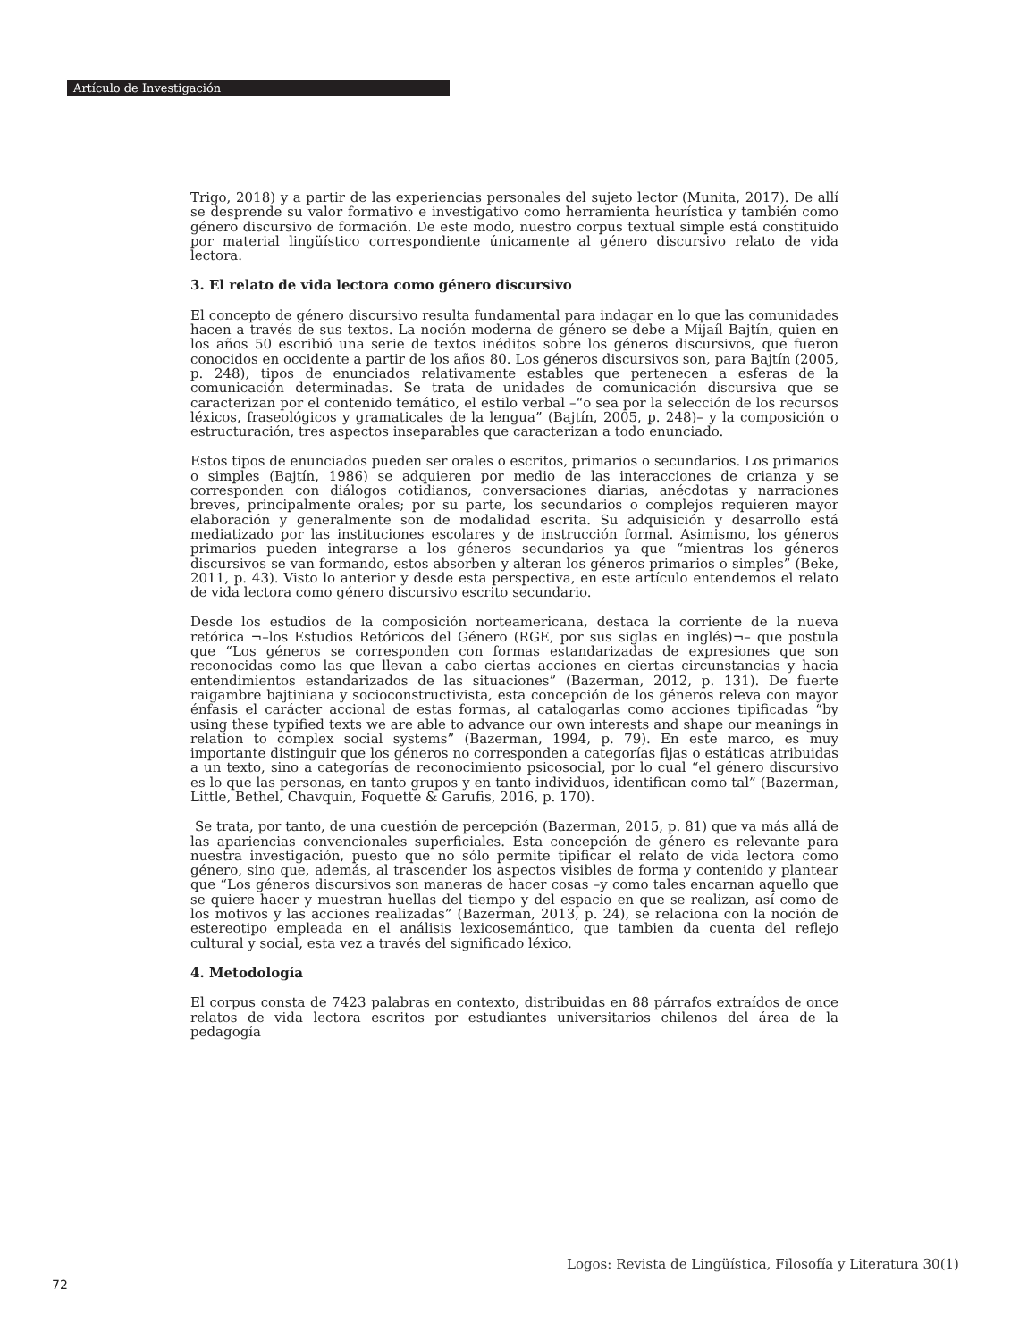Artículo de Investigación
Trigo, 2018) y a partir de las experiencias personales del sujeto lector (Munita, 2017). De allí se desprende su valor formativo e investigativo como herramienta heurística y también como género discursivo de formación. De este modo, nuestro corpus textual simple está constituido por material lingüístico correspondiente únicamente al género discursivo relato de vida lectora.
3. El relato de vida lectora como género discursivo
El concepto de género discursivo resulta fundamental para indagar en lo que las comunidades hacen a través de sus textos. La noción moderna de género se debe a Mijaíl Bajtín, quien en los años 50 escribió una serie de textos inéditos sobre los géneros discursivos, que fueron conocidos en occidente a partir de los años 80. Los géneros discursivos son, para Bajtín (2005, p. 248), tipos de enunciados relativamente estables que pertenecen a esferas de la comunicación determinadas. Se trata de unidades de comunicación discursiva que se caracterizan por el contenido temático, el estilo verbal –“o sea por la selección de los recursos léxicos, fraseológicos y gramaticales de la lengua” (Bajtín, 2005, p. 248)– y la composición o estructuración, tres aspectos inseparables que caracterizan a todo enunciado.
Estos tipos de enunciados pueden ser orales o escritos, primarios o secundarios. Los primarios o simples (Bajtín, 1986) se adquieren por medio de las interacciones de crianza y se corresponden con diálogos cotidianos, conversaciones diarias, anécdotas y narraciones breves, principalmente orales; por su parte, los secundarios o complejos requieren mayor elaboración y generalmente son de modalidad escrita. Su adquisición y desarrollo está mediatizado por las instituciones escolares y de instrucción formal. Asimismo, los géneros primarios pueden integrarse a los géneros secundarios ya que “mientras los géneros discursivos se van formando, estos absorben y alteran los géneros primarios o simples” (Beke, 2011, p. 43). Visto lo anterior y desde esta perspectiva, en este artículo entendemos el relato de vida lectora como género discursivo escrito secundario.
Desde los estudios de la composición norteamericana, destaca la corriente de la nueva retórica ¬–los Estudios Retóricos del Género (RGE, por sus siglas en inglés)¬– que postula que “Los géneros se corresponden con formas estandarizadas de expresiones que son reconocidas como las que llevan a cabo ciertas acciones en ciertas circunstancias y hacia entendimientos estandarizados de las situaciones” (Bazerman, 2012, p. 131). De fuerte raigambre bajtiniana y socioconstructivista, esta concepción de los géneros releva con mayor énfasis el carácter accional de estas formas, al catalogarlas como acciones tipificadas “by using these typified texts we are able to advance our own interests and shape our meanings in relation to complex social systems” (Bazerman, 1994, p. 79). En este marco, es muy importante distinguir que los géneros no corresponden a categorías fijas o estáticas atribuidas a un texto, sino a categorías de reconocimiento psicosocial, por lo cual “el género discursivo es lo que las personas, en tanto grupos y en tanto individuos, identifican como tal” (Bazerman, Little, Bethel, Chavquin, Foquette & Garufis, 2016, p. 170).
Se trata, por tanto, de una cuestión de percepción (Bazerman, 2015, p. 81) que va más allá de las apariencias convencionales superficiales. Esta concepción de género es relevante para nuestra investigación, puesto que no sólo permite tipificar el relato de vida lectora como género, sino que, además, al trascender los aspectos visibles de forma y contenido y plantear que “Los géneros discursivos son maneras de hacer cosas –y como tales encarnan aquello que se quiere hacer y muestran huellas del tiempo y del espacio en que se realizan, así como de los motivos y las acciones realizadas” (Bazerman, 2013, p. 24), se relaciona con la noción de estereotipo empleada en el análisis lexicosemántico, que tambien da cuenta del reflejo cultural y social, esta vez a través del significado léxico.
4. Metodología
El corpus consta de 7423 palabras en contexto, distribuidas en 88 párrafos extraídos de once relatos de vida lectora escritos por estudiantes universitarios chilenos del área de la pedagogía
Logos: Revista de Lingüística, Filosofía y Literatura 30(1)
72